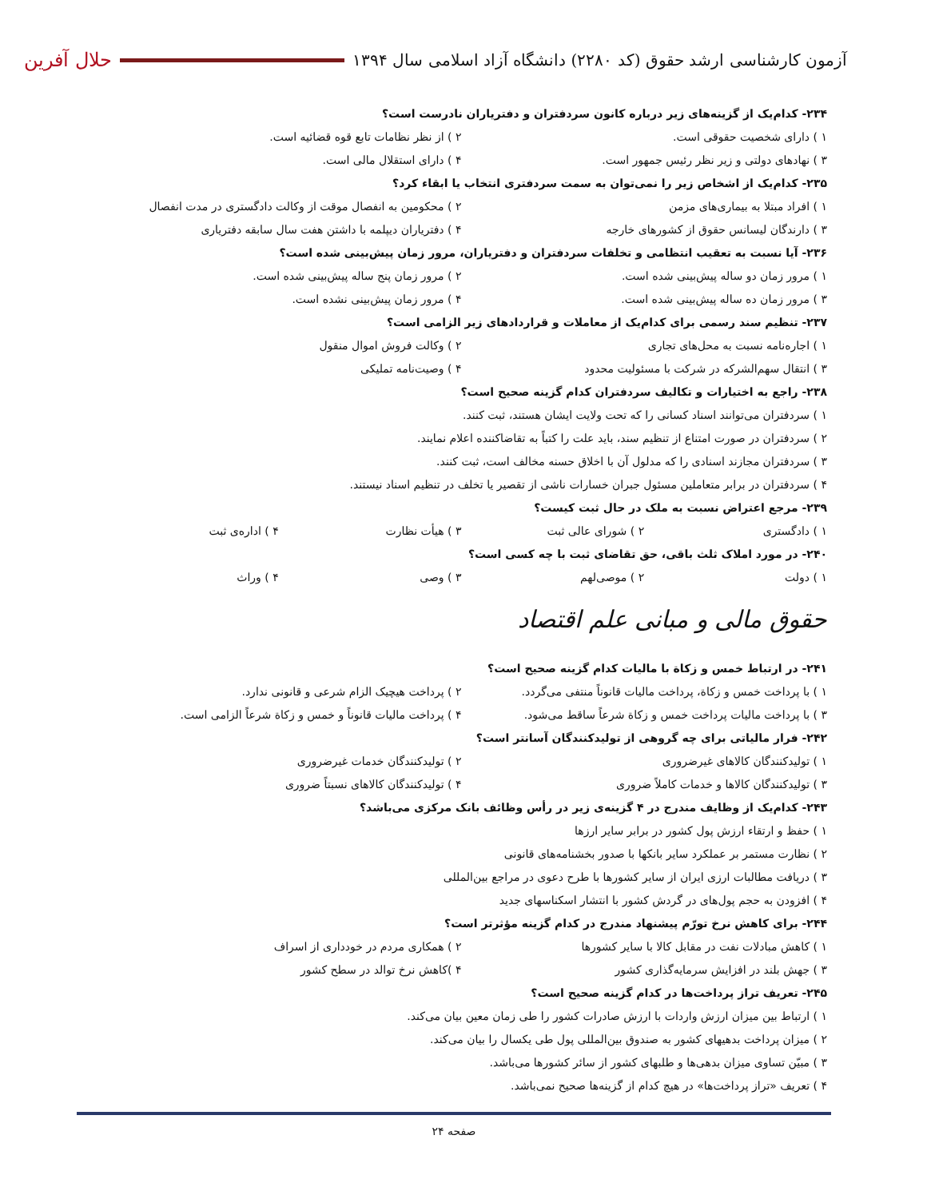آزمون کارشناسی ارشد حقوق (کد ۲۲۸۰) دانشگاه آزاد اسلامی سال ۱۳۹۴
حلال آفرین
۲۳۴- کدام‌یک از گزینه‌های زیر درباره کانون سردفتران و دفتریاران نادرست است؟
۱ ) دارای شخصیت حقوقی است. ۲ ) از نظر نظامات تابع قوه قضائیه است.
۳ ) نهادهای دولتی و زیر نظر رئیس جمهور است.
۴ ) دارای استقلال مالی است.
۲۳۵- کدام‌یک از اشخاص زیر را نمی‌توان به سمت سردفتری انتخاب یا ابقاء کرد؟
۱ ) افراد مبتلا به بیماری‌های مزمن
۲ ) محکومین به انفصال موقت از وکالت دادگستری در مدت انفصال
۳ ) دارندگان لیسانس حقوق از کشورهای خارجه
۴ ) دفتریاران دیپلمه با داشتن هفت سال سابقه دفتریاری
۲۳۶- آیا نسبت به تعقیب انتظامی و تخلفات سردفتران و دفتریاران، مرور زمان پیش‌بینی شده است؟
۱ ) مرور زمان دو ساله پیش‌بینی شده است.
۲ ) مرور زمان پنج ساله پیش‌بینی شده است.
۳ ) مرور زمان ده ساله پیش‌بینی شده است.
۴ ) مرور زمان پیش‌بینی نشده است.
۲۳۷- تنظیم سند رسمی برای کدام‌یک از معاملات و قراردادهای زیر الزامی است؟
۱ ) اجاره‌نامه نسبت به محل‌های تجاری
۲ ) وکالت فروش اموال منقول
۳ ) انتقال سهم‌الشرکه در شرکت با مسئولیت محدود
۴ ) وصیت‌نامه تملیکی
۲۳۸- راجع به اختیارات و تکالیف سردفتران کدام گزینه صحیح است؟
۱ ) سردفتران می‌توانند اسناد کسانی را که تحت ولایت ایشان هستند، ثبت کنند.
۲ ) سردفتران در صورت امتناع از تنظیم سند، باید علت را کتباً به تقاضاکننده اعلام نمایند.
۳ ) سردفتران مجازند اسنادی را که مدلول آن با اخلاق حسنه مخالف است، ثبت کنند.
۴ ) سردفتران در برابر متعاملین مسئول جبران خسارات ناشی از تقصیر یا تخلف در تنظیم اسناد نیستند.
۲۳۹- مرجع اعتراض نسبت به ملک در حال ثبت کیست؟
۱ ) دادگستری ۲ ) شورای عالی ثبت ۳ ) هیأت نظارت ۴ ) اداره‌ی ثبت
۲۴۰- در مورد املاک ثلث باقی، حق تقاضای ثبت با چه کسی است؟
۱ ) دولت ۲ ) موصی‌لهم ۳ ) وصی ۴ ) وراث
حقوق مالی و مبانی علم اقتصاد
۲۴۱- در ارتباط خمس و زکاة با مالیات کدام گزینه صحیح است؟
۱ ) با پرداخت خمس و زکاة، پرداخت مالیات قانوناً منتفی می‌گردد.
۲ ) پرداخت هیچیک الزام شرعی و قانونی ندارد.
۳ ) با پرداخت مالیات پرداخت خمس و زکاة شرعاً ساقط می‌شود.
۴ ) پرداخت مالیات قانوناً و خمس و زکاة شرعاً الزامی است.
۲۴۲- فرار مالیاتی برای چه گروهی از تولیدکنندگان آسانتر است؟
۱ ) تولیدکنندگان کالاهای غیرضروری
۲ ) تولیدکنندگان خدمات غیرضروری
۳ ) تولیدکنندگان کالاها و خدمات کاملاً ضروری
۴ ) تولیدکنندگان کالاهای نسبتاً ضروری
۲۴۳- کدام‌یک از وظایف مندرج در ۴ گزینه‌ی زیر در رأس وظائف بانک مرکزی می‌باشد؟
۱ ) حفظ و ارتقاء ارزش پول کشور در برابر سایر ارزها
۲ ) نظارت مستمر بر عملکرد سایر بانکها با صدور بخشنامه‌های قانونی
۳ ) دریافت مطالبات ارزی ایران از سایر کشورها با طرح دعوی در مراجع بین‌المللی
۴ ) افزودن به حجم پول‌های در گردش کشور با انتشار اسکناسهای جدید
۲۴۴- برای کاهش نرخ تورّم پیشنهاد مندرج در کدام گزینه مؤثرتر است؟
۱ ) کاهش مبادلات نفت در مقابل کالا با سایر کشورها
۲ ) همکاری مردم در خودداری از اسراف
۳ ) جهش بلند در افزایش سرمایه‌گذاری کشور
۴ )کاهش نرخ توالد در سطح کشور
۲۴۵- تعریف تراز پرداخت‌ها در کدام گزینه صحیح است؟
۱ ) ارتباط بین میزان ارزش واردات با ارزش صادرات کشور را طی زمان معین بیان می‌کند.
۲ ) میزان پرداخت بدهیهای کشور به صندوق بین‌المللی پول طی یکسال را بیان می‌کند.
۳ ) مبیّن تساوی میزان بدهی‌ها و طلبهای کشور از سائر کشورها می‌باشد.
۴ ) تعریف «تراز پرداخت‌ها» در هیچ کدام از گزینه‌ها صحیح نمی‌باشد.
صفحه ۲۴